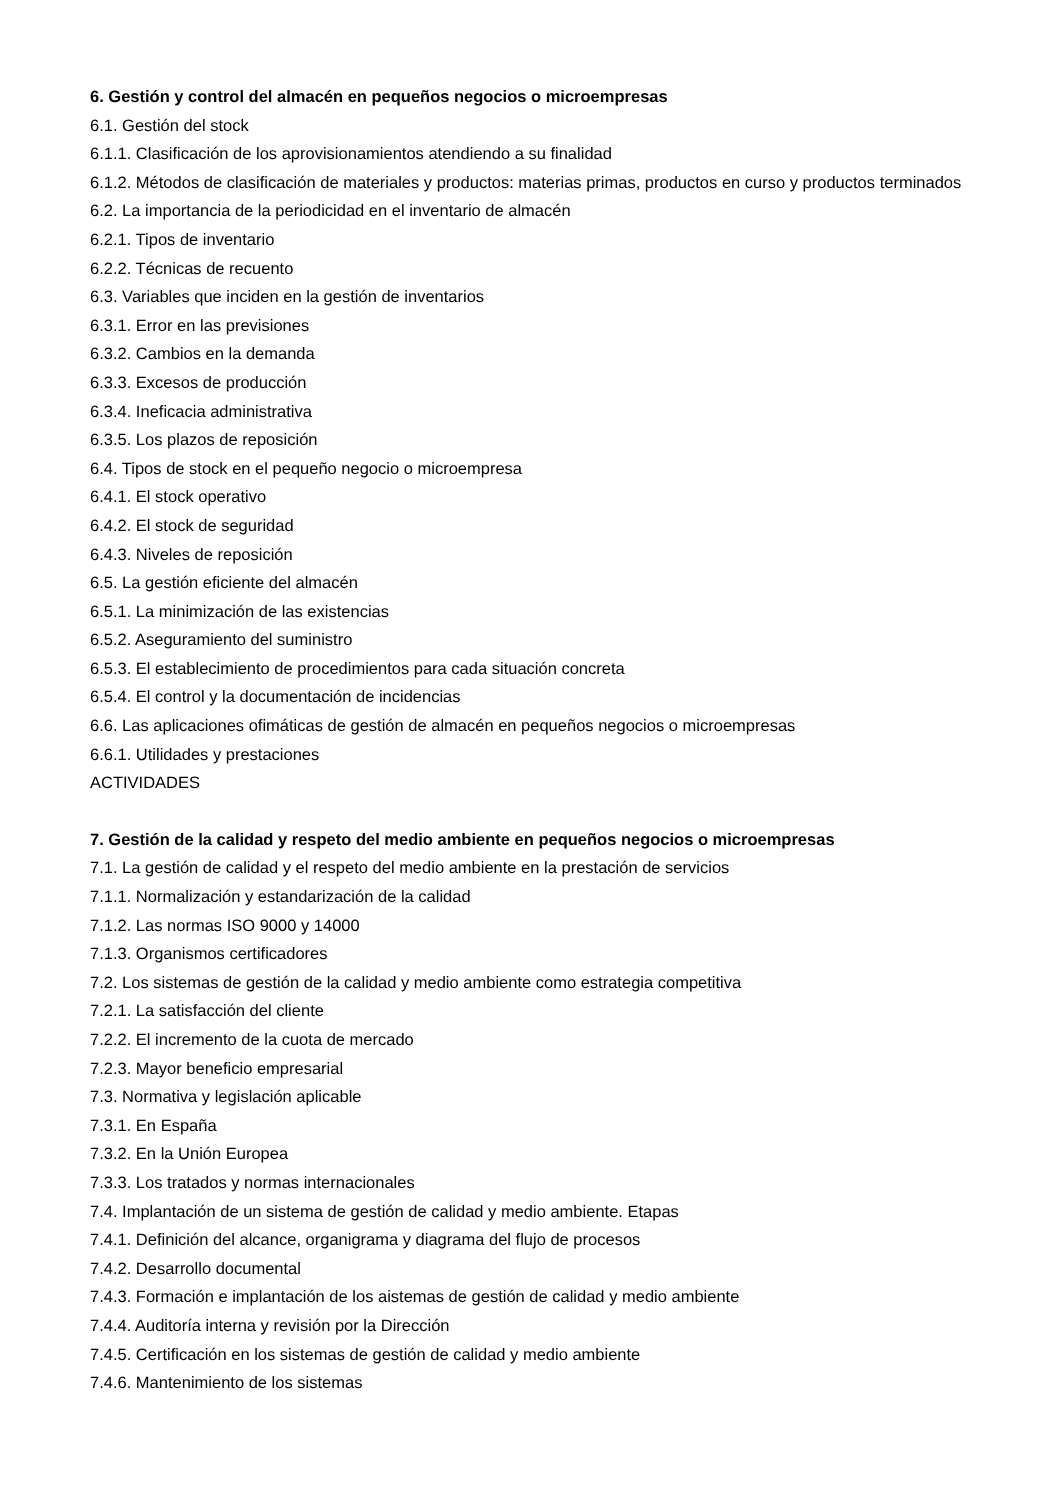6. Gestión y control del almacén en pequeños negocios o microempresas
6.1. Gestión del stock
6.1.1. Clasificación de los aprovisionamientos atendiendo a su finalidad
6.1.2. Métodos de clasificación de materiales y productos: materias primas, productos en curso y productos terminados
6.2. La importancia de la periodicidad en el inventario de almacén
6.2.1. Tipos de inventario
6.2.2. Técnicas de recuento
6.3. Variables que inciden en la gestión de inventarios
6.3.1. Error en las previsiones
6.3.2. Cambios en la demanda
6.3.3. Excesos de producción
6.3.4. Ineficacia administrativa
6.3.5. Los plazos de reposición
6.4. Tipos de stock en el pequeño negocio o microempresa
6.4.1. El stock operativo
6.4.2. El stock de seguridad
6.4.3. Niveles de reposición
6.5. La gestión eficiente del almacén
6.5.1. La minimización de las existencias
6.5.2. Aseguramiento del suministro
6.5.3. El establecimiento de procedimientos para cada situación concreta
6.5.4. El control y la documentación de incidencias
6.6. Las aplicaciones ofimáticas de gestión de almacén en pequeños negocios o microempresas
6.6.1. Utilidades y prestaciones
ACTIVIDADES
7. Gestión de la calidad y respeto del medio ambiente en pequeños negocios o microempresas
7.1. La gestión de calidad y el respeto del medio ambiente en la prestación de servicios
7.1.1. Normalización y estandarización de la calidad
7.1.2. Las normas ISO 9000 y 14000
7.1.3. Organismos certificadores
7.2. Los sistemas de gestión de la calidad y medio ambiente como estrategia competitiva
7.2.1. La satisfacción del cliente
7.2.2. El incremento de la cuota de mercado
7.2.3. Mayor beneficio empresarial
7.3. Normativa y legislación aplicable
7.3.1. En España
7.3.2. En la Unión Europea
7.3.3. Los tratados y normas internacionales
7.4. Implantación de un sistema de gestión de calidad y medio ambiente. Etapas
7.4.1. Definición del alcance, organigrama y diagrama del flujo de procesos
7.4.2. Desarrollo documental
7.4.3. Formación e implantación de los aistemas de gestión de calidad y medio ambiente
7.4.4. Auditoría interna y revisión por la Dirección
7.4.5. Certificación en los sistemas de gestión de calidad y medio ambiente
7.4.6. Mantenimiento de los sistemas